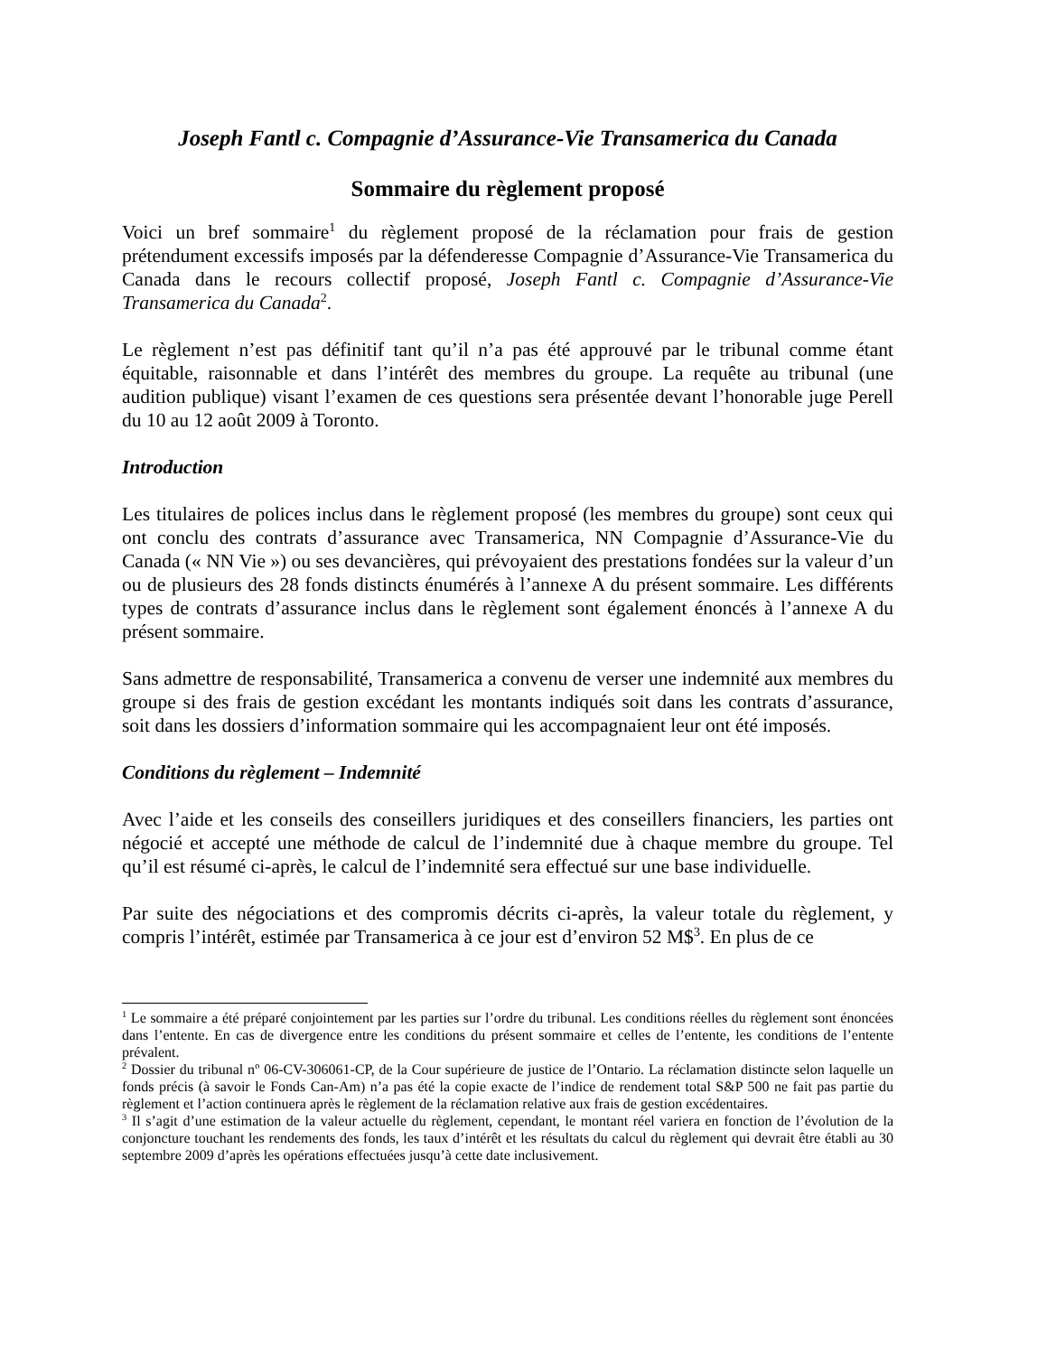Joseph Fantl c. Compagnie d’Assurance-Vie Transamerica du Canada
Sommaire du règlement proposé
Voici un bref sommaire<sup>1</sup> du règlement proposé de la réclamation pour frais de gestion prétendument excessifs imposés par la défenderesse Compagnie d’Assurance-Vie Transamerica du Canada dans le recours collectif proposé, Joseph Fantl c. Compagnie d’Assurance-Vie Transamerica du Canada<sup>2</sup>.
Le règlement n’est pas définitif tant qu’il n’a pas été approuvé par le tribunal comme étant équitable, raisonnable et dans l’intérêt des membres du groupe. La requête au tribunal (une audition publique) visant l’examen de ces questions sera présentée devant l’honorable juge Perell du 10 au 12 août 2009 à Toronto.
Introduction
Les titulaires de polices inclus dans le règlement proposé (les membres du groupe) sont ceux qui ont conclu des contrats d’assurance avec Transamerica, NN Compagnie d’Assurance-Vie du Canada (« NN Vie ») ou ses devancières, qui prévoyaient des prestations fondées sur la valeur d’un ou de plusieurs des 28 fonds distincts énumérés à l’annexe A du présent sommaire. Les différents types de contrats d’assurance inclus dans le règlement sont également énoncés à l’annexe A du présent sommaire.
Sans admettre de responsabilité, Transamerica a convenu de verser une indemnité aux membres du groupe si des frais de gestion excédant les montants indiqués soit dans les contrats d’assurance, soit dans les dossiers d’information sommaire qui les accompagnaient leur ont été imposés.
Conditions du règlement – Indemnité
Avec l’aide et les conseils des conseillers juridiques et des conseillers financiers, les parties ont négocié et accepté une méthode de calcul de l’indemnité due à chaque membre du groupe. Tel qu’il est résumé ci-après, le calcul de l’indemnité sera effectué sur une base individuelle.
Par suite des négociations et des compromis décrits ci-après, la valeur totale du règlement, y compris l’intérêt, estimée par Transamerica à ce jour est d’environ 52 M$<sup>3</sup>. En plus de ce
<sup>1</sup> Le sommaire a été préparé conjointement par les parties sur l’ordre du tribunal. Les conditions réelles du règlement sont énoncées dans l’entente. En cas de divergence entre les conditions du présent sommaire et celles de l’entente, les conditions de l’entente prévalent.
<sup>2</sup> Dossier du tribunal n<sup>o</sup> 06-CV-306061-CP, de la Cour supérieure de justice de l’Ontario. La réclamation distincte selon laquelle un fonds précis (à savoir le Fonds Can-Am) n’a pas été la copie exacte de l’indice de rendement total S&P 500 ne fait pas partie du règlement et l’action continuera après le règlement de la réclamation relative aux frais de gestion excédentaires.
<sup>3</sup> Il s’agit d’une estimation de la valeur actuelle du règlement, cependant, le montant réel variera en fonction de l’évolution de la conjoncture touchant les rendements des fonds, les taux d’intérêt et les résultats du calcul du règlement qui devrait être établi au 30 septembre 2009 d’après les opérations effectuées jusqu’à cette date inclusivement.